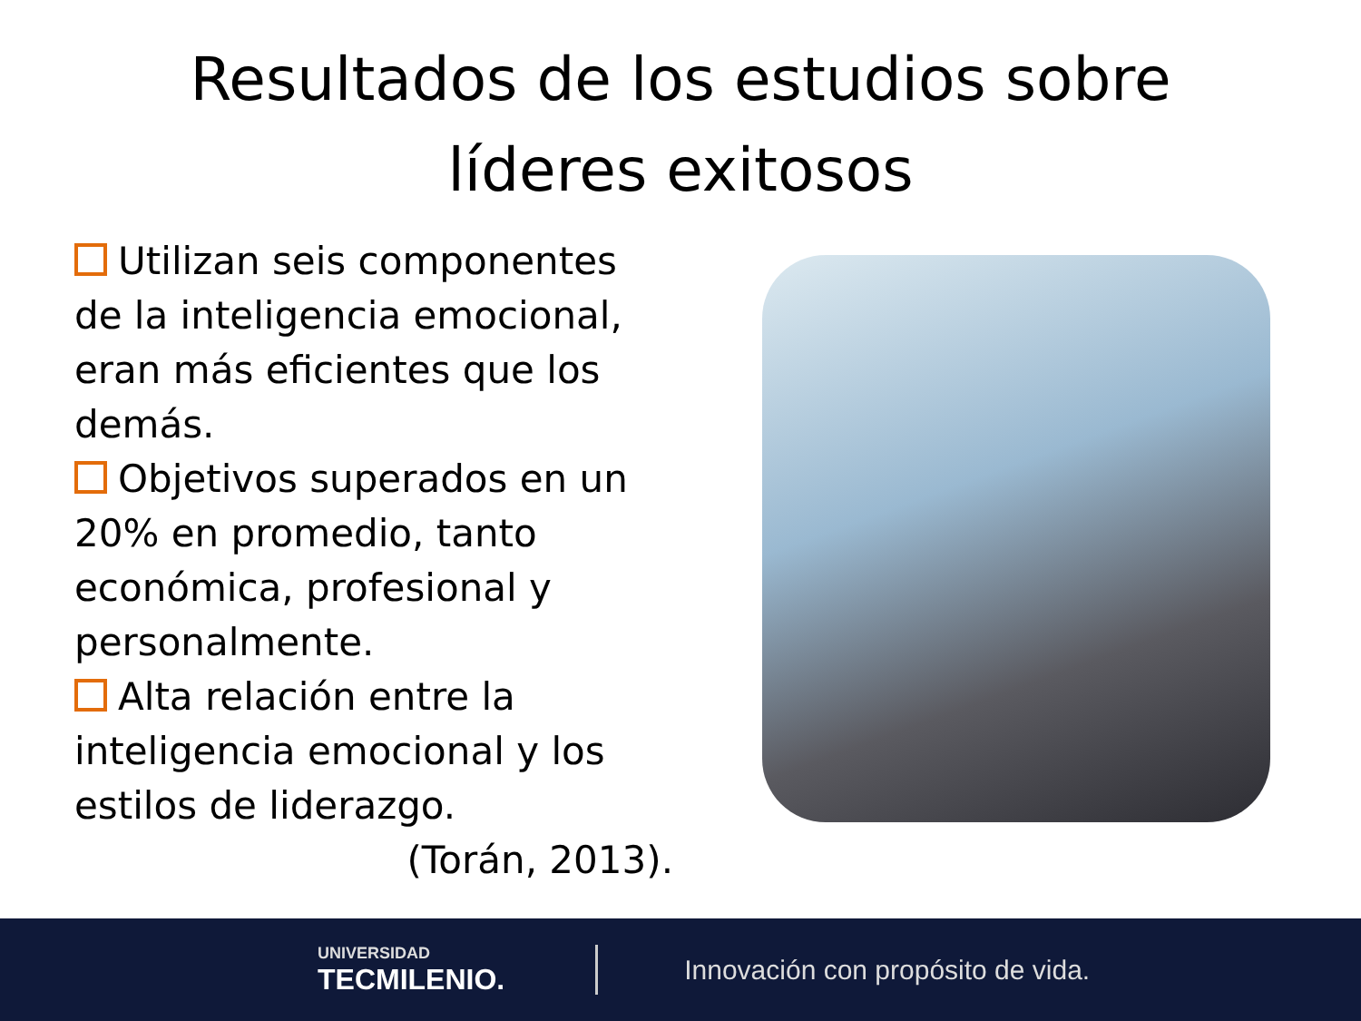Resultados de los estudios sobre
líderes exitosos
Utilizan seis componentes de la inteligencia emocional, eran más eficientes que los demás.
Objetivos superados en un 20% en promedio, tanto económica, profesional y personalmente.
Alta relación entre la inteligencia emocional y los estilos de liderazgo.
(Torán, 2013).
UNIVERSIDAD
TECMILENIO.
Innovación con propósito de vida.